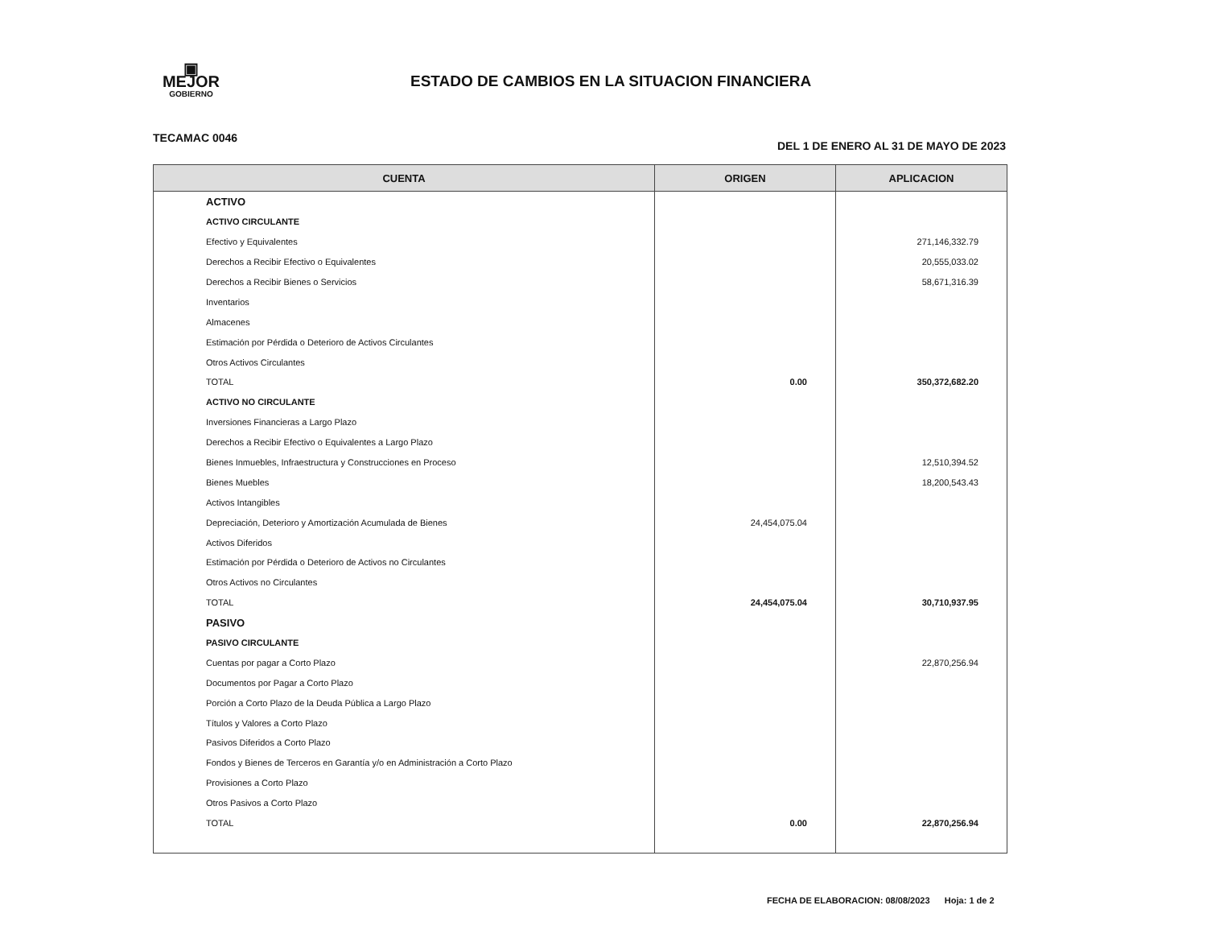▣
MEJOR
GOBIERNO
ESTADO DE CAMBIOS EN LA SITUACION FINANCIERA
TECAMAC 0046 DEL 1 DE ENERO AL 31 DE MAYO DE 2023
| CUENTA | ORIGEN | APLICACION |
| --- | --- | --- |
| ACTIVO | | |
| ACTIVO CIRCULANTE | | |
| Efectivo y Equivalentes | | 271,146,332.79 |
| Derechos a Recibir Efectivo o Equivalentes | | 20,555,033.02 |
| Derechos a Recibir Bienes o Servicios | | 58,671,316.39 |
| Inventarios | | |
| Almacenes | | |
| Estimación por Pérdida o Deterioro de Activos Circulantes | | |
| Otros Activos Circulantes | | |
| TOTAL | 0.00 | 350,372,682.20 |
| ACTIVO NO CIRCULANTE | | |
| Inversiones Financieras a Largo Plazo | | |
| Derechos a Recibir Efectivo o Equivalentes a Largo Plazo | | |
| Bienes Inmuebles, Infraestructura y Construcciones en Proceso | | 12,510,394.52 |
| Bienes Muebles | | 18,200,543.43 |
| Activos Intangibles | | |
| Depreciación, Deterioro y Amortización Acumulada de Bienes | 24,454,075.04 | |
| Activos Diferidos | | |
| Estimación por Pérdida o Deterioro de Activos no Circulantes | | |
| Otros Activos no Circulantes | | |
| TOTAL | 24,454,075.04 | 30,710,937.95 |
| PASIVO | | |
| PASIVO CIRCULANTE | | |
| Cuentas por pagar a Corto Plazo | | 22,870,256.94 |
| Documentos por Pagar a Corto Plazo | | |
| Porción a Corto Plazo de la Deuda Pública a Largo Plazo | | |
| Títulos y Valores a Corto Plazo | | |
| Pasivos Diferidos a Corto Plazo | | |
| Fondos y Bienes de Terceros en Garantía y/o en Administración a Corto Plazo | | |
| Provisiones a Corto Plazo | | |
| Otros Pasivos a Corto Plazo | | |
| TOTAL | 0.00 | 22,870,256.94 |
FECHA DE ELABORACION: 08/08/2023 Hoja: 1 de 2